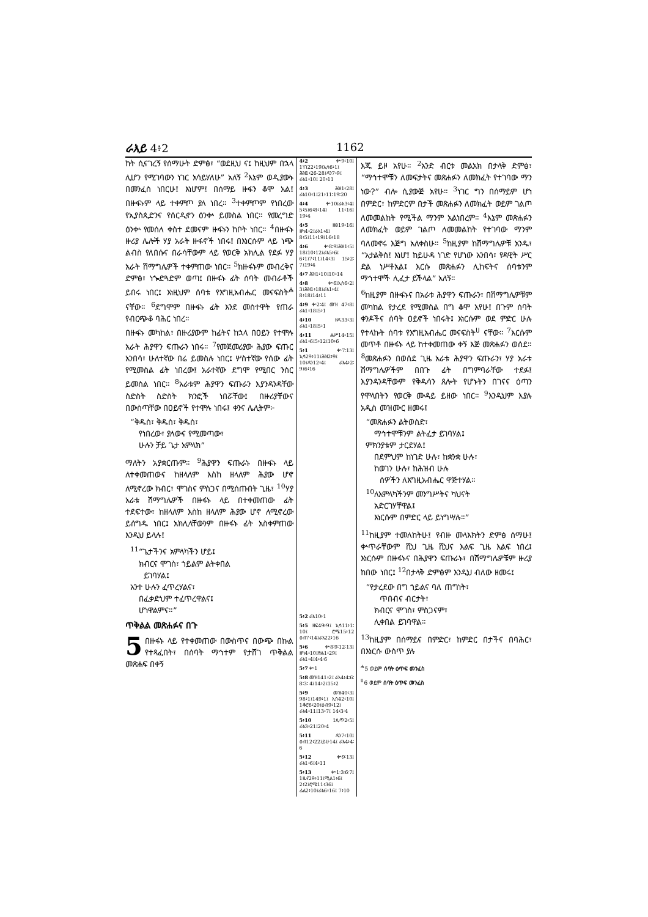ራእይ 4፥2 1162
ከት ሲናገረኝ የሰማሁት ድምፅ፣ “ወደዚህ ና፤ ከዚህም በኋላ ሊሆን የሚገባውን ነገር አሳይሃለሁ” አለኝ <sup>2</sup>እኔም ወዲያውኑ በመንፈስ ነበርሁ፤ እነሆም፤ በሰማይ ዙፋን ቆሞ አል፤ በዙፋኑም ላይ ተቀምጦ ያለ ነበረ። <sup>3</sup>ተቀምጦም የነበረው የኢያስጲድንና የሰርዲኖን ዕንቍ ይመስል ነበር። የመረግድ ዕንቍ የመሰለ ቀስተ ደመናም ዙፋኑን ከቦት ነበር። <sup>4</sup>በዙፋኑ ዙሪያ ሌሎች ሃያ አራት ዙፋኖች ነበሩ፤ በእነርሱም ላይ ነጭ ልብስ የለበሱና በራሳቸውም ላይ የወርቅ አክሊል የደፉ ሃያ አራት ሽማግሌዎች ተቀምጠው ነበር። <sup>5</sup>ከዙፋኑም መብረቅና ድምፅ፣ ነጐድጓድም ወጣ፤ በዙፋኑ ፊት ሰባት መብራቶች ይበሩ ነበር፤ እነዚህም ሰባቱ የእግዚአብሔር መናፍስት<sup>ሐ</sup> ናቸው። <sup>6</sup>ደግሞም በዙፋኑ ፊት እንደ መስተዋት የጠራ የብርጭቆ ባሕር ነበረ።
በዙፋኑ መካከል፣ በዙሪያውም ከፊትና ከኋላ በዐይን የተሞሉ አራት ሕያዋን ፍጡራን ነበሩ። <sup>7</sup>የመጀመሪያው ሕያው ፍጡር አንበሳ፣ ሁለተኛው በሬ ይመስሉ ነበር፤ ሦስተኛው የሰው ፊት የሚመስል ፊት ነበረው፤ አራተኛው ደግሞ የሚበር ንስር ይመስል ነበር። <sup>8</sup>አራቱም ሕያዋን ፍጡራን እያንዳንዳቸው ስድስት ስድስት ክንፎች ነበሯቸው፤ በዙሪያቸውና በውስጣቸው በዐይኖች የተሞሉ ነበሩ፤ ቀንና ሌሊትም፦
“ቅዱስ፣ ቅዱስ፣ ቅዱስ፣
የነበረው፣ ያለውና የሚመጣው፣
ሁሉን ቻይ ጌታ አምላክ”
ማለትን አያቋርጡም። <sup>9</sup>ሕያዋን ፍጡራኑ በዙፋኑ ላይ ለተቀመጠውና ከዘላለም እስከ ዘላለም ሕያው ሆኖ ለሚኖረው ክብር፣ ሞገስና ምስጋና በሚሰጡበት ጊዜ፣ <sup>10</sup>ሃያ አራቱ ሽማግሌዎች በዙፋኑ ላይ በተቀመጠው ፊት ተደፍተው፣ ከዘላለም እስከ ዘላለም ሕያው ሆኖ ለሚኖረው ይሰግዱ ነበር፤ አክሊላቸውንም በዙፋኑ ፊት አስቀምጠው እንዲህ ይላሉ፤
<sup>11</sup> “ጌታችንና አምላካችን ሆይ፤
ክብርና ሞገስ፣ ኀይልም ልትቀበል
ይገባሃል፤
አንተ ሁሉን ፈጥረሃልና፣
በፈቃድህም ተፈጥረዋልና፤
ሆነዋልምና።”
ጥቅልል መጽሐፉና በጉ
5 በዙፋኑ ላይ የተቀመጠው በውስጥና በውጭ በኩል የተጻፈበት፣ በሰባት ማኅተም የታሸገ ጥቅልል መጽሐፍ በቀኝ
4፥2 ቍ9፥10፤ 1ነገ22፥19፤ኢሳ6፥1፤ ሕዝ1፥26-28፤ዳን7፥9፤ ራእ1፥10፤ 20፥11
4፥3 ሕዝ1፥28፤ ራእ10፥1፤21፥11፡19፡20
4፥4 ቍ10፤ራእ3፥4፤ 5፥5፤6፥8፥14፤ 11፥16፤ 19፥4
4፥5 ዘፀ19፥16፤ ዘካ4፥2፤ራእ1፥4፤ 8፥5፤11፥19፤16፥18
4፥6 ቍ8፡9፤ሕዝ1፥5፤ 18፤10፥12፤ራእ5፥6፤ 6፥1፤7፥11፤14፥3፤ 15፥2፡7፤19፥4
4፥7 ሕዝ1፥10፤10፥14
4፥8 ቍ6፤ኢሳ6፥2፤ 3፤ሕዝ1፥18፤ራእ1፥4፤ 8፥18፤14፥11
4፥9 ቍ2፡4፤ መዝ 47፥8፤ ራእ1፥18፤5፥1
4፥10 ዘዳ33፥3፤ ራእ1፥18፤5፥1
4፥11 ሐሥ14፥15፤ ራእ1፥6፤5፥12፤10፥6
5፥1 ቍ7፡13፤ ኢሳ29፥11፤ሕዝ2፥9፤ 10፤ዳን12፥4፤ ራእ4፥2፡9፤6፥16
5፥2 ራእ10፥1
5፥5 ዘፍ49፥9፤ ኢሳ11፥1፡10፤ ሮሜ15፥12 ዕብ7፥14፤ራእ22፥16
5፥6 ቍ8፡9፡12፡13፤ ዘካ4፥10፤ዮሐ1፥29፤ ራእ1፥4፤4፥4፡6
5፥7 ቍ1
5፥8 መዝ141፥2፤ ራእ4፥4፡6፡8፡3፡ 4፤14፥2፤15፥2
5፥9 መዝ40፥3፤ 98፥1፤149፥1፤ ኢሳ42፥10፤ 1ቆሮ6፥20፤ዕብ9፥12፤ ራእ4፥11፤13፥7፤ 14፥3፡4
5፥10 1ጴጥ2፥5፤ ራእ3፥21፤20፥4
5፥11 ዳን7፥10፤ ዕብ12፥22፤ይሁ14፤ ራእ4፥4፡6
5፥12 ቍ9፡13፤ ራእ1፥6፤4፥11
5፥13 ቍ1፡3፡6፡7፤ 1ዜና29፥11፤ሚል1፥6፤ 2፥2፤ሮሜ11፥36፤ ፊል2፥10፤ራእ6፥16፤ 7፥10
እጁ ይዞ አየሁ። <sup>2</sup>አንድ ብርቱ መልአክ በታላቅ ድምፅ፣ “ማኅተሞቹን ለመፍታትና መጽሐፉን ለመክፈት የተገባው ማን ነው?” ብሎ ሲያውጅ አየሁ። <sup>3</sup>ነገር ግን በሰማይም ሆነ በምድር፣ ከምድርም በታች መጽሐፉን ለመክፈት ወይም ገልጦ ለመመልከት የሚችል ማንም አልነበረም። <sup>4</sup>እኔም መጽሐፉን ለመክፈት ወይም ገልጦ ለመመልከት የተገባው ማንም ባለመኖሩ እጅግ አለቀስሁ። <sup>5</sup>ከዚያም ከሽማግሌዎቹ አንዱ፣ “አታልቅስ፤ እነሆ፤ ከይሁዳ ነገድ የሆነው አንበሳ፣ የዳዊት ሥር ድል ነሥቶአል፤ እርሱ መጽሐፉን ሊከፍትና ሰባቱንም ማኅተሞች ሊፈታ ይችላል” አለኝ።
<sup>6</sup> ከዚያም በዙፋኑና በአራቱ ሕያዋን ፍጡራን፣ በሽማግሌዎቹም መካከል የታረደ የሚመስል በግ ቆሞ አየሁ፤ በጉም ሰባት ቀንዶችና ሰባት ዐይኖች ነበሩት፤ እነርሱም ወደ ምድር ሁሉ የተላኩት ሰባቱ የእግዚአብሔር መናፍስት<sup>ሀ</sup> ናቸው። <sup>7</sup>እርሱም መጥቶ በዙፋኑ ላይ ከተቀመጠው ቀኝ እጅ መጽሐፉን ወሰደ። <sup>8</sup>መጽሐፉን በወሰደ ጊዜ አራቱ ሕያዋን ፍጡራን፣ ሃያ አራቱ ሽማግሌዎችም በበጉ ፊት በግምባራቸው ተደፉ፤ እያንዳንዳቸውም የቅዱሳን ጸሎት የሆኑትን በገናና ዕጣን የሞላበትን የወርቅ ሙዳይ ይዘው ነበር። <sup>9</sup>እንዲህም እያሉ አዲስ መዝሙር ዘመሩ፤
“መጽሐፉን ልትወስድ፣
ማኅተሞቹንም ልትፈታ ይገባሃል፤
ምክንያቱም ታርደሃል፤
በደምህም ከነገድ ሁሉ፣ ከቋንቋ ሁሉ፣
ከወገን ሁሉ፣ ከሕዝብ ሁሉ
ሰዎችን ለእግዚአብሔር ዋጅተሃል።
<sup>10</sup> ለአምላካችንም መንግሥትና ካህናት
አድርገሃቸዋል፤
እነርሱም በምድር ላይ ይነግሣሉ።”
<sup>11</sup> ከዚያም ተመለከትሁ፤ የብዙ መላእክትን ድምፅ ሰማሁ፤ ቍጥራቸውም ሺህ ጊዜ ሺህና እልፍ ጊዜ እልፍ ነበረ፤ እነርሱም በዙፋኑና በሕያዋን ፍጡራኑ፣ በሽማግሌዎቹም ዙሪያ ከበው ነበር፤ <sup>12</sup>በታላቅ ድምፅም እንዲህ ብለው ዘመሩ፤
“የታረደው በግ ኀይልና ባለ ጠግነት፣
ጥበብና ብርታት፣
ክብርና ሞገስ፣ ምስጋናም፣
ሊቀበል ይገባዋል።
<sup>13</sup> ከዚያም በሰማይና በምድር፣ ከምድር በታችና በባሕር፣ በእነርሱ ውስጥ ያሉ
<sup>ሐ</sup>5 ወይም ሰባት ዕጥፍ መንፈስ
<sup>ሀ</sup>6 ወይም ሰባት ዕጥፍ መንፈስ